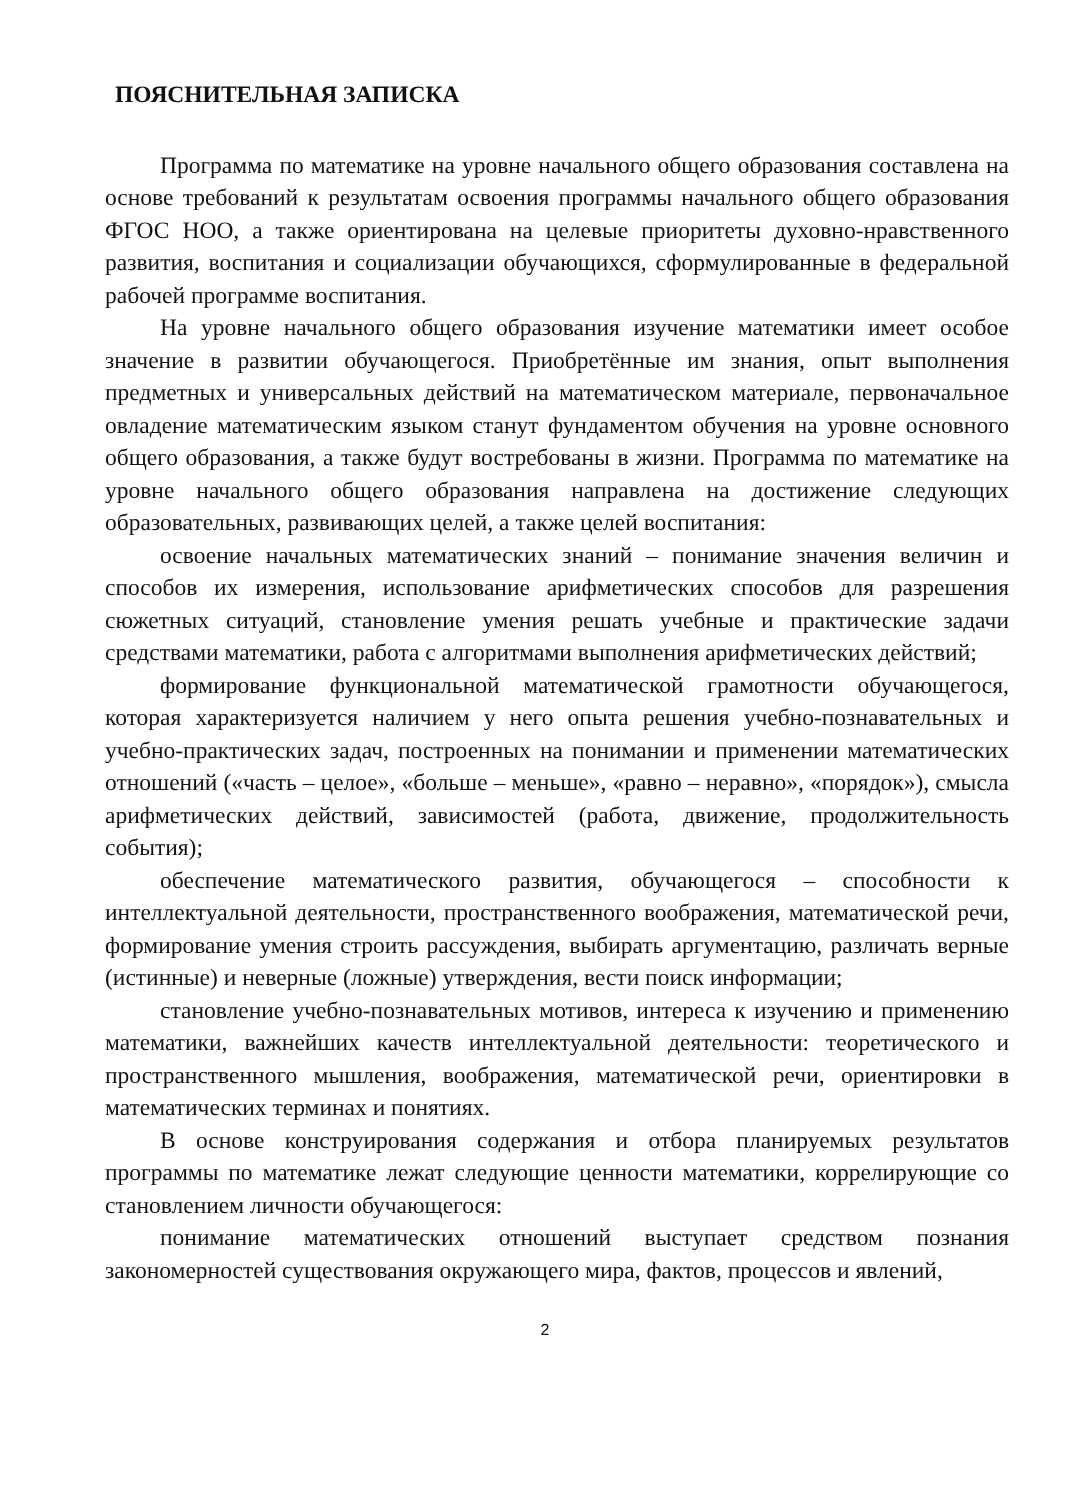ПОЯСНИТЕЛЬНАЯ ЗАПИСКА
Программа по математике на уровне начального общего образования составлена на основе требований к результатам освоения программы начального общего образования ФГОС НОО, а также ориентирована на целевые приоритеты духовно-нравственного развития, воспитания и социализации обучающихся, сформулированные в федеральной рабочей программе воспитания.
На уровне начального общего образования изучение математики имеет особое значение в развитии обучающегося. Приобретённые им знания, опыт выполнения предметных и универсальных действий на математическом материале, первоначальное овладение математическим языком станут фундаментом обучения на уровне основного общего образования, а также будут востребованы в жизни. Программа по математике на уровне начального общего образования направлена на достижение следующих образовательных, развивающих целей, а также целей воспитания:
освоение начальных математических знаний – понимание значения величин и способов их измерения, использование арифметических способов для разрешения сюжетных ситуаций, становление умения решать учебные и практические задачи средствами математики, работа с алгоритмами выполнения арифметических действий;
формирование функциональной математической грамотности обучающегося, которая характеризуется наличием у него опыта решения учебно-познавательных и учебно-практических задач, построенных на понимании и применении математических отношений («часть – целое», «больше – меньше», «равно – неравно», «порядок»), смысла арифметических действий, зависимостей (работа, движение, продолжительность события);
обеспечение математического развития, обучающегося – способности к интеллектуальной деятельности, пространственного воображения, математической речи, формирование умения строить рассуждения, выбирать аргументацию, различать верные (истинные) и неверные (ложные) утверждения, вести поиск информации;
становление учебно-познавательных мотивов, интереса к изучению и применению математики, важнейших качеств интеллектуальной деятельности: теоретического и пространственного мышления, воображения, математической речи, ориентировки в математических терминах и понятиях.
В основе конструирования содержания и отбора планируемых результатов программы по математике лежат следующие ценности математики, коррелирующие со становлением личности обучающегося:
понимание математических отношений выступает средством познания закономерностей существования окружающего мира, фактов, процессов и явлений,
2